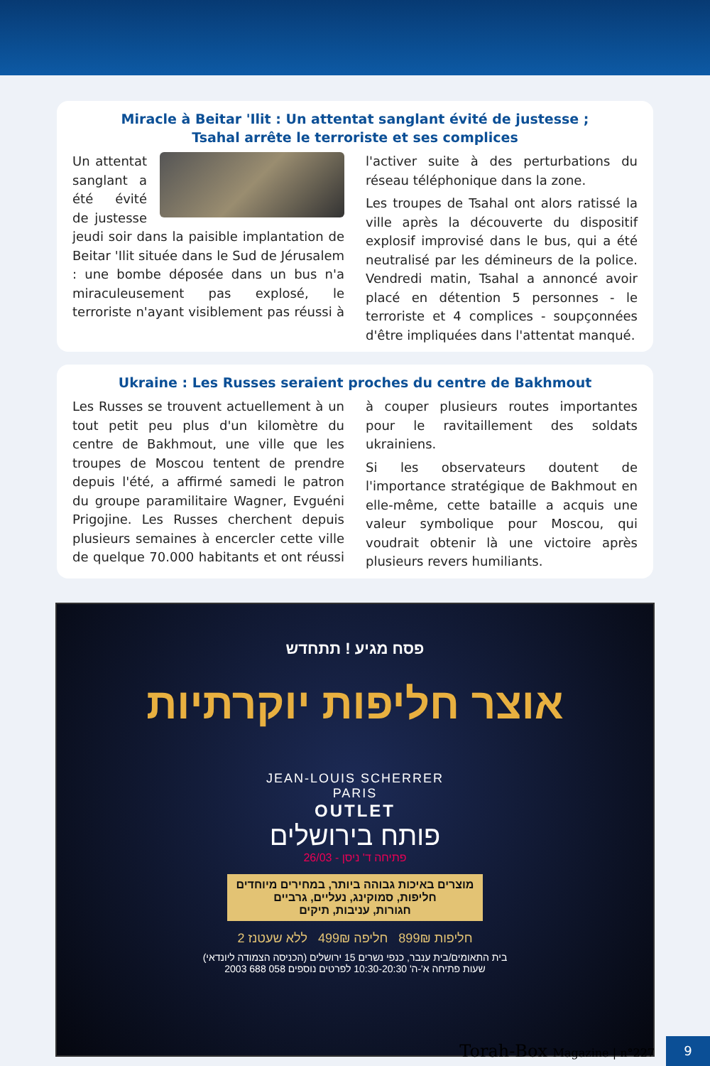Miracle à Beitar 'Ilit : Un attentat sanglant évité de justesse ;
Tsahal arrête le terroriste et ses complices
Un attentat sanglant a été évité de justesse jeudi soir dans la paisible implantation de Beitar 'Ilit située dans le Sud de Jérusalem : une bombe déposée dans un bus n'a miraculeusement pas explosé, le terroriste n'ayant visiblement pas réussi à l'activer suite à des perturbations du réseau téléphonique dans la zone.
Les troupes de Tsahal ont alors ratissé la ville après la découverte du dispositif explosif improvisé dans le bus, qui a été neutralisé par les démineurs de la police. Vendredi matin, Tsahal a annoncé avoir placé en détention 5 personnes - le terroriste et 4 complices - soupçonnées d'être impliquées dans l'attentat manqué.
Ukraine : Les Russes seraient proches du centre de Bakhmout
Les Russes se trouvent actuellement à un tout petit peu plus d'un kilomètre du centre de Bakhmout, une ville que les troupes de Moscou tentent de prendre depuis l'été, a affirmé samedi le patron du groupe paramilitaire Wagner, Evguéni Prigojine. Les Russes cherchent depuis plusieurs semaines à encercler cette ville de quelque 70.000 habitants et ont réussi à couper plusieurs routes importantes pour le ravitaillement des soldats ukrainiens.
Si les observateurs doutent de l'importance stratégique de Bakhmout en elle-même, cette bataille a acquis une valeur symbolique pour Moscou, qui voudrait obtenir là une victoire après plusieurs revers humiliants.
פסח מגיע ! תתחדש
אוצר חליפות יוקרתיות
JEAN-LOUIS SCHERRER
PARIS
OUTLET
פותח בירושלים
26/03 - פתיחה ד' ניסן
מוצרים באיכות גבוהה ביותר, במחירים מיוחדים
חליפות, סמוקינג, נעליים, גרביים
חגורות, עניבות, תיקים
2 חליפות 899₪ חליפה 499₪ ללא שעטנז
בית התאומים/בית ענבר, כנפי נשרים 15 ירושלים (הכניסה הצמודה ליונדאי)
שעות פתיחה א'-ה' 10:30-20:30 לפרטים נוספים 058 688 2003
Torah-Box Magazine | n°227
9